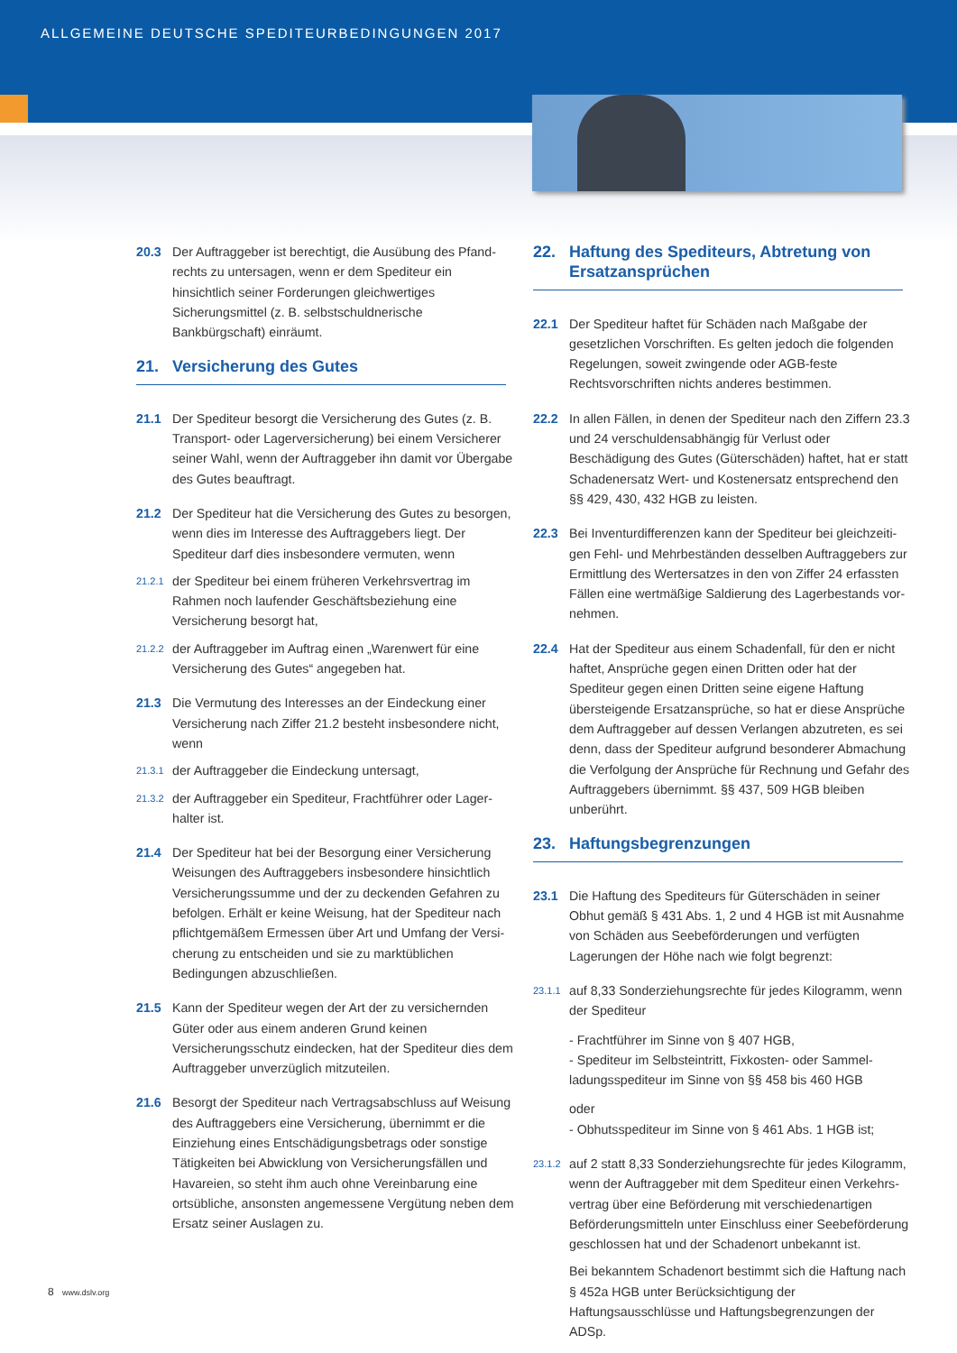ALLGEMEINE DEUTSCHE SPEDITEURBEDINGUNGEN 2017
20.3 Der Auftraggeber ist berechtigt, die Ausübung des Pfand­rechts zu untersagen, wenn er dem Spediteur ein hinsichtlich seiner Forderungen gleichwertiges Sicherungsmittel (z. B. selbstschuldnerische Bankbürgschaft) einräumt.
21. Versicherung des Gutes
21.1 Der Spediteur besorgt die Versicherung des Gutes (z. B. Trans­port- oder Lagerversicherung) bei einem Versicherer seiner Wahl, wenn der Auftraggeber ihn damit vor Übergabe des Gutes beauftragt.
21.2 Der Spediteur hat die Versicherung des Gutes zu besorgen, wenn dies im Interesse des Auftraggebers liegt. Der Spediteur darf dies insbesondere vermuten, wenn
21.2.1
der Spediteur bei einem früheren Verkehrsvertrag im Rahmen noch laufender Geschäftsbeziehung eine Versicherung be­sorgt hat,
21.2.2
der Auftraggeber im Auftrag einen „Warenwert für eine Versicherung des Gutes“ angegeben hat.
21.3 Die Vermutung des Interesses an der Eindeckung einer Versi­cherung nach Ziffer 21.2 besteht insbesondere nicht, wenn
21.3.1
der Auftraggeber die Eindeckung untersagt,
21.3.2
der Auftraggeber ein Spediteur, Frachtführer oder Lager­halter ist.
21.4 Der Spediteur hat bei der Besorgung einer Versicherung Weisungen des Auftraggebers insbesondere hinsichtlich Versicherungssumme und der zu deckenden Gefahren zu befolgen. Erhält er keine Weisung, hat der Spediteur nach pflichtgemäßem Ermessen über Art und Umfang der Versi­cherung zu entscheiden und sie zu marktüblichen Bedingun­gen abzuschließen.
21.5 Kann der Spediteur wegen der Art der zu versichernden Güter oder aus einem anderen Grund keinen Versicherungsschutz eindecken, hat der Spediteur dies dem Auftraggeber unver­züglich mitzuteilen.
21.6 Besorgt der Spediteur nach Vertragsabschluss auf Weisung des Auftraggebers eine Versicherung, übernimmt er die Einziehung eines Entschädigungsbetrags oder sonstige Tätig­keiten bei Abwicklung von Versicherungsfällen und Havarei­en, so steht ihm auch ohne Vereinbarung eine ortsübliche, ansonsten angemessene Vergütung neben dem Ersatz seiner Auslagen zu.
22. Haftung des Spediteurs, Abtretung von Ersatz­ansprüchen
22.1 Der Spediteur haftet für Schäden nach Maßgabe der gesetz­lichen Vorschriften. Es gelten jedoch die folgenden Regelun­gen, soweit zwingende oder AGB-feste Rechtsvorschriften nichts anderes bestimmen.
22.2 In allen Fällen, in denen der Spediteur nach den Ziffern 23.3 und 24 verschuldensabhängig für Verlust oder Beschädigung des Gutes (Güterschäden) haftet, hat er statt Schadenersatz Wert- und Kostenersatz entsprechend den §§ 429, 430, 432 HGB zu leisten.
22.3 Bei Inventurdifferenzen kann der Spediteur bei gleichzeiti­gen Fehl- und Mehrbeständen desselben Auftraggebers zur Ermittlung des Wertersatzes in den von Ziffer 24 erfassten Fällen eine wertmäßige Saldierung des Lagerbestands vor­nehmen.
22.4 Hat der Spediteur aus einem Schadenfall, für den er nicht haftet, Ansprüche gegen einen Dritten oder hat der Spediteur gegen einen Dritten seine eigene Haftung übersteigende Ersatzansprüche, so hat er diese Ansprüche dem Auftragge­ber auf dessen Verlangen abzutreten, es sei denn, dass der Spediteur aufgrund besonderer Abmachung die Verfolgung der Ansprüche für Rechnung und Gefahr des Auftraggebers übernimmt. §§ 437, 509 HGB bleiben unberührt.
23. Haftungsbegrenzungen
23.1 Die Haftung des Spediteurs für Güterschäden in seiner Obhut gemäß § 431 Abs. 1, 2 und 4 HGB ist mit Ausnahme von Schäden aus Seebeförderungen und verfügten Lagerungen der Höhe nach wie folgt begrenzt:
23.1.1
auf 8,33 Sonderziehungsrechte für jedes Kilogramm, wenn der Spediteur
- Frachtführer im Sinne von § 407 HGB,
- Spediteur im Selbsteintritt, Fixkosten- oder Sammel­ladungsspediteur im Sinne von §§ 458 bis 460 HGB
oder
- Obhutsspediteur im Sinne von § 461 Abs. 1 HGB ist;
23.1.2
auf 2 statt 8,33 Sonderziehungsrechte für jedes Kilogramm, wenn der Auftraggeber mit dem Spediteur einen Verkehrs­vertrag über eine Beförderung mit verschiedenartigen Beförderungsmitteln unter Einschluss einer Seebeförderung geschlossen hat und der Schadenort unbekannt ist.
Bei bekanntem Schadenort bestimmt sich die Haftung nach § 452a HGB unter Berücksichtigung der Haftungsausschlüsse und Haftungsbegrenzungen der ADSp.
8 www.dslv.org